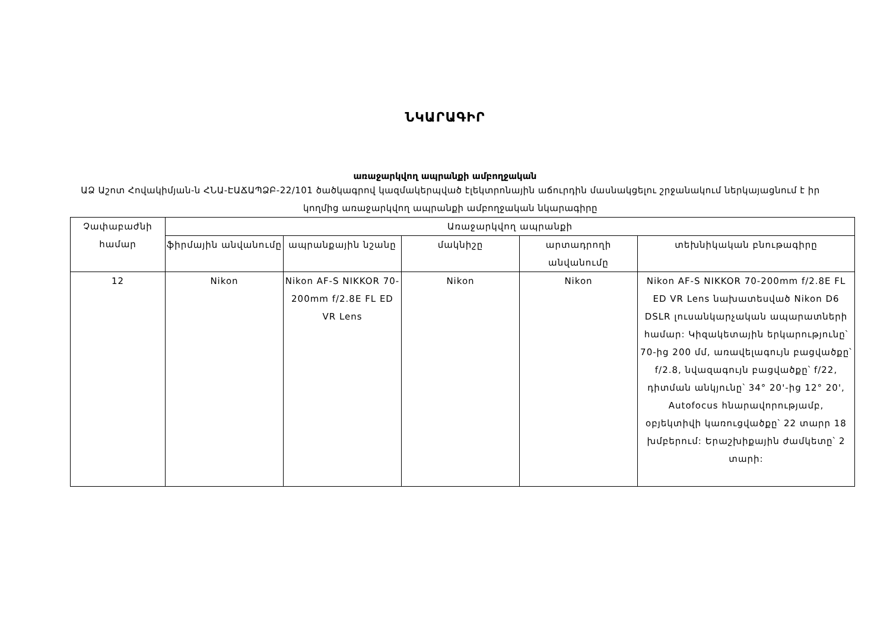ՆԿԱՐԱԳԻՐ
առաջարկվող ապրանքի ամբողջական
ԱՁ Աշոտ Հովակիմյան-ն ՀՆԱ-ԷԱՃԱՊՁԲ-22/101 ծածկագրով կազմակերպված էլեկտրոնային աճուրդին մասնակցելու շրջանակում ներկայացնում է իր կողմից առաջարկվող ապրանքի ամբողջական նկարագիրը
| Չափաբաժնի համար | Առաջարկվող ապրանքի | | | | |
| --- | --- | --- | --- | --- | --- |
| | ֆիրմային անվանումը | ապրանքային նշանը | մակնիշը | արտադրողի անվանումը | տեխնիկական բնութագիրը |
| 12 | Nikon | Nikon AF-S NIKKOR 70-200mm f/2.8E FL ED VR Lens | Nikon | Nikon | Nikon AF-S NIKKOR 70-200mm f/2.8E FL ED VR Lens նախատեսված Nikon D6 DSLR լուսանկարչական ապարատների համար: Կիզակետային երկարությունը՝ 70-ից 200 մմ, առավելագույն բացվածքը՝ f/2.8, նվազագույն բացվածքը՝ f/22, դիտման անկյունը՝ 34° 20'-ից 12° 20', Autofocus հնարավորությամբ, օբյեկտիվի կառուցվածքը՝ 22 տարր 18 խմբերում: Երաշխիքային ժամկետը՝ 2 տարի: |